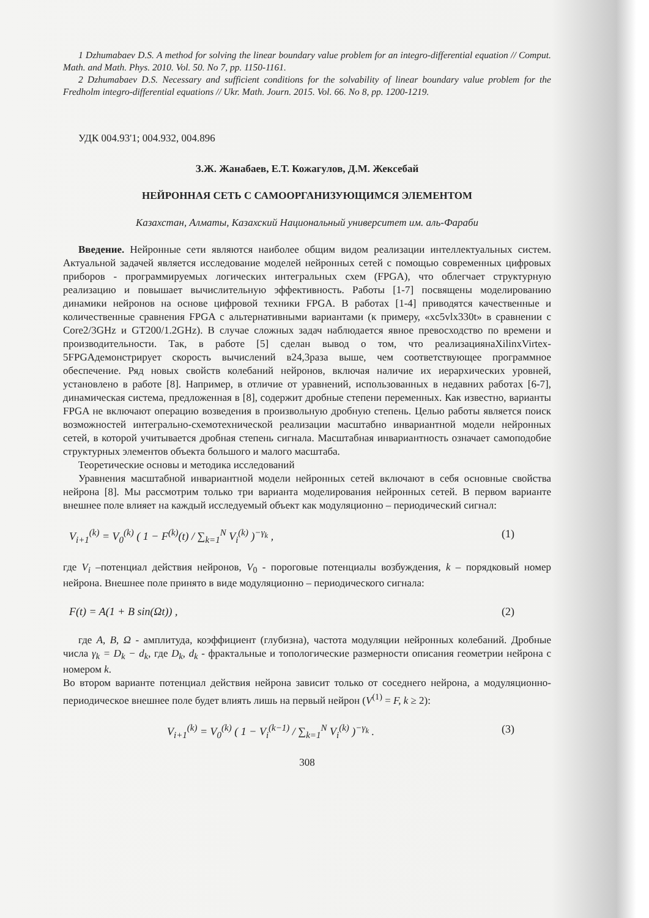1 Dzhumabaev D.S. A method for solving the linear boundary value problem for an integro-differential equation // Comput. Math. and Math. Phys. 2010. Vol. 50. No 7, pp. 1150-1161.
2 Dzhumabaev D.S. Necessary and sufficient conditions for the solvability of linear boundary value problem for the Fredholm integro-differential equations // Ukr. Math. Journ. 2015. Vol. 66. No 8, pp. 1200-1219.
УДК 004.93'1; 004.932, 004.896
З.Ж. Жанабаев, Е.Т. Кожагулов, Д.М. Жексебай
НЕЙРОННАЯ СЕТЬ С САМООРГАНИЗУЮЩИМСЯ ЭЛЕМЕНТОМ
Казахстан, Алматы, Казахский Национальный университет им. аль-Фараби
Введение. Нейронные сети являются наиболее общим видом реализации интеллектуальных систем. Актуальной задачей является исследование моделей нейронных сетей с помощью современных цифровых приборов - программируемых логических интегральных схем (FPGA), что облегчает структурную реализацию и повышает вычислительную эффективность. Работы [1-7] посвящены моделированию динамики нейронов на основе цифровой техники FPGA. В работах [1-4] приводятся качественные и количественные сравнения FPGA с альтернативными вариантами (к примеру, «xc5vlx330t» в сравнении с Core2/3GHz и GT200/1.2GHz). В случае сложных задач наблюдается явное превосходство по времени и производительности. Так, в работе [5] сделан вывод о том, что реализациянаXilinxVirtex-5FPGAдемонстрирует скорость вычислений в24,3раза выше, чем соответствующее программное обеспечение. Ряд новых свойств колебаний нейронов, включая наличие их иерархических уровней, установлено в работе [8]. Например, в отличие от уравнений, использованных в недавних работах [6-7], динамическая система, предложенная в [8], содержит дробные степени переменных. Как известно, варианты FPGA не включают операцию возведения в произвольную дробную степень. Целью работы является поиск возможностей интегрально-схемотехнической реализации масштабно инвариантной модели нейронных сетей, в которой учитывается дробная степень сигнала. Масштабная инвариантность означает самоподобие структурных элементов объекта большого и малого масштаба.
Теоретические основы и методика исследований
Уравнения масштабной инвариантной модели нейронных сетей включают в себя основные свойства нейрона [8]. Мы рассмотрим только три варианта моделирования нейронных сетей. В первом варианте внешнее поле влияет на каждый исследуемый объект как модуляционно – периодический сигнал:
V<sub>i+1</sub><sup>(k)</sup> = V<sub>0</sub><sup>(k)</sup> ( 1 − F<sup>(k)</sup>(t) / ∑<sub>k=1</sub><sup>N</sup> V<sub>i</sub><sup>(k)</sup> )<sup>−γ<sub>k</sub></sup> , (1)
где V<sub>i</sub> –потенциал действия нейронов, V<sub>0</sub> - пороговые потенциалы возбуждения, k – порядковый номер нейрона. Внешнее поле принято в виде модуляционно – периодического сигнала:
F(t) = A(1 + B sin(Ωt)) , (2)
где A, B, Ω - амплитуда, коэффициент (глубизна), частота модуляции нейронных колебаний. Дробные числа γ<sub>k</sub> = D<sub>k</sub> − d<sub>k</sub>, где D<sub>k</sub>, d<sub>k</sub> - фрактальные и топологические размерности описания геометрии нейрона с номером k.
Во втором варианте потенциал действия нейрона зависит только от соседнего нейрона, а модуляционно-периодическое внешнее поле будет влиять лишь на первый нейрон (V<sup>(1)</sup> = F, k ≥ 2):
V<sub>i+1</sub><sup>(k)</sup> = V<sub>0</sub><sup>(k)</sup> ( 1 − V<sub>i</sub><sup>(k−1)</sup> / ∑<sub>k=1</sub><sup>N</sup> V<sub>i</sub><sup>(k)</sup> )<sup>−γ<sub>k</sub></sup> . (3)
308